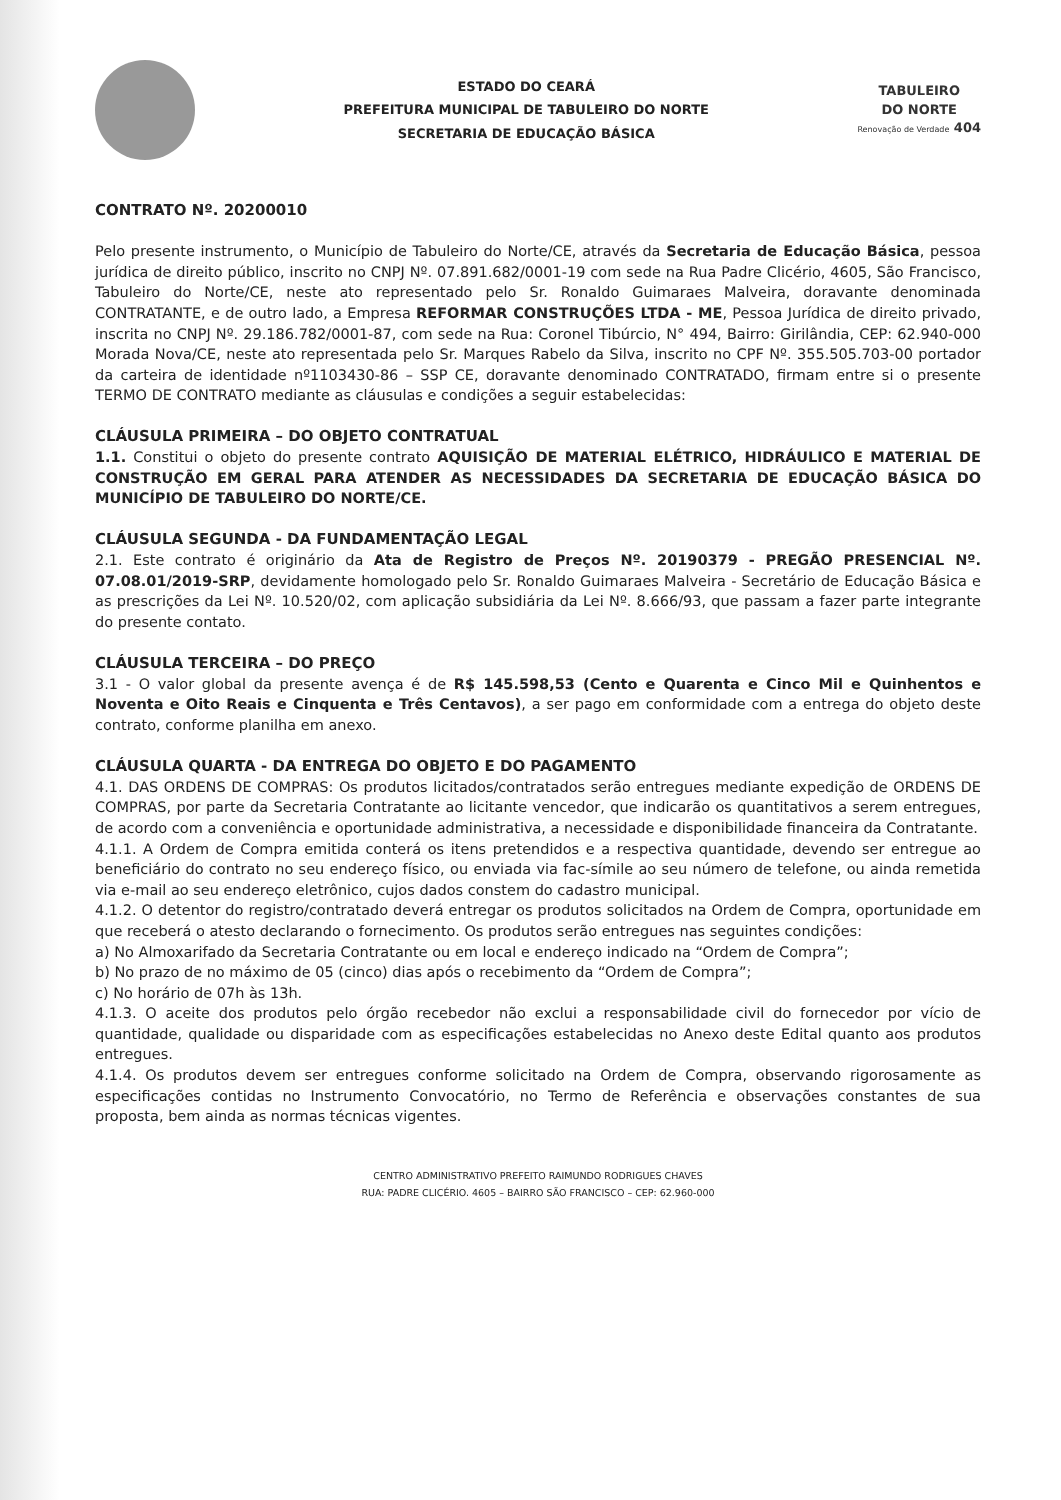ESTADO DO CEARÁ
PREFEITURA MUNICIPAL DE TABULEIRO DO NORTE
SECRETARIA DE EDUCAÇÃO BÁSICA
TABULEIRO
DO NORTE
Renovação de Verdade 404
CONTRATO Nº. 20200010
Pelo presente instrumento, o Município de Tabuleiro do Norte/CE, através da Secretaria de Educação Básica, pessoa jurídica de direito público, inscrito no CNPJ Nº. 07.891.682/0001-19 com sede na Rua Padre Clicério, 4605, São Francisco, Tabuleiro do Norte/CE, neste ato representado pelo Sr. Ronaldo Guimaraes Malveira, doravante denominada CONTRATANTE, e de outro lado, a Empresa REFORMAR CONSTRUÇÕES LTDA - ME, Pessoa Jurídica de direito privado, inscrita no CNPJ Nº. 29.186.782/0001-87, com sede na Rua: Coronel Tibúrcio, N° 494, Bairro: Girilândia, CEP: 62.940-000 Morada Nova/CE, neste ato representada pelo Sr. Marques Rabelo da Silva, inscrito no CPF Nº. 355.505.703-00 portador da carteira de identidade nº1103430-86 – SSP CE, doravante denominado CONTRATADO, firmam entre si o presente TERMO DE CONTRATO mediante as cláusulas e condições a seguir estabelecidas:
CLÁUSULA PRIMEIRA – DO OBJETO CONTRATUAL
1.1. Constitui o objeto do presente contrato AQUISIÇÃO DE MATERIAL ELÉTRICO, HIDRÁULICO E MATERIAL DE CONSTRUÇÃO EM GERAL PARA ATENDER AS NECESSIDADES DA SECRETARIA DE EDUCAÇÃO BÁSICA DO MUNICÍPIO DE TABULEIRO DO NORTE/CE.
CLÁUSULA SEGUNDA - DA FUNDAMENTAÇÃO LEGAL
2.1. Este contrato é originário da Ata de Registro de Preços Nº. 20190379 - PREGÃO PRESENCIAL Nº. 07.08.01/2019-SRP, devidamente homologado pelo Sr. Ronaldo Guimaraes Malveira - Secretário de Educação Básica e as prescrições da Lei Nº. 10.520/02, com aplicação subsidiária da Lei Nº. 8.666/93, que passam a fazer parte integrante do presente contato.
CLÁUSULA TERCEIRA – DO PREÇO
3.1 - O valor global da presente avença é de R$ 145.598,53 (Cento e Quarenta e Cinco Mil e Quinhentos e Noventa e Oito Reais e Cinquenta e Três Centavos), a ser pago em conformidade com a entrega do objeto deste contrato, conforme planilha em anexo.
CLÁUSULA QUARTA - DA ENTREGA DO OBJETO E DO PAGAMENTO
4.1. DAS ORDENS DE COMPRAS: Os produtos licitados/contratados serão entregues mediante expedição de ORDENS DE COMPRAS, por parte da Secretaria Contratante ao licitante vencedor, que indicarão os quantitativos a serem entregues, de acordo com a conveniência e oportunidade administrativa, a necessidade e disponibilidade financeira da Contratante.
4.1.1. A Ordem de Compra emitida conterá os itens pretendidos e a respectiva quantidade, devendo ser entregue ao beneficiário do contrato no seu endereço físico, ou enviada via fac-símile ao seu número de telefone, ou ainda remetida via e-mail ao seu endereço eletrônico, cujos dados constem do cadastro municipal.
4.1.2. O detentor do registro/contratado deverá entregar os produtos solicitados na Ordem de Compra, oportunidade em que receberá o atesto declarando o fornecimento. Os produtos serão entregues nas seguintes condições:
a) No Almoxarifado da Secretaria Contratante ou em local e endereço indicado na “Ordem de Compra”;
b) No prazo de no máximo de 05 (cinco) dias após o recebimento da “Ordem de Compra”;
c) No horário de 07h às 13h.
4.1.3. O aceite dos produtos pelo órgão recebedor não exclui a responsabilidade civil do fornecedor por vício de quantidade, qualidade ou disparidade com as especificações estabelecidas no Anexo deste Edital quanto aos produtos entregues.
4.1.4. Os produtos devem ser entregues conforme solicitado na Ordem de Compra, observando rigorosamente as especificações contidas no Instrumento Convocatório, no Termo de Referência e observações constantes de sua proposta, bem ainda as normas técnicas vigentes.
CENTRO ADMINISTRATIVO PREFEITO RAIMUNDO RODRIGUES CHAVES
RUA: PADRE CLICÉRIO. 4605 – BAIRRO SÃO FRANCISCO – CEP: 62.960-000